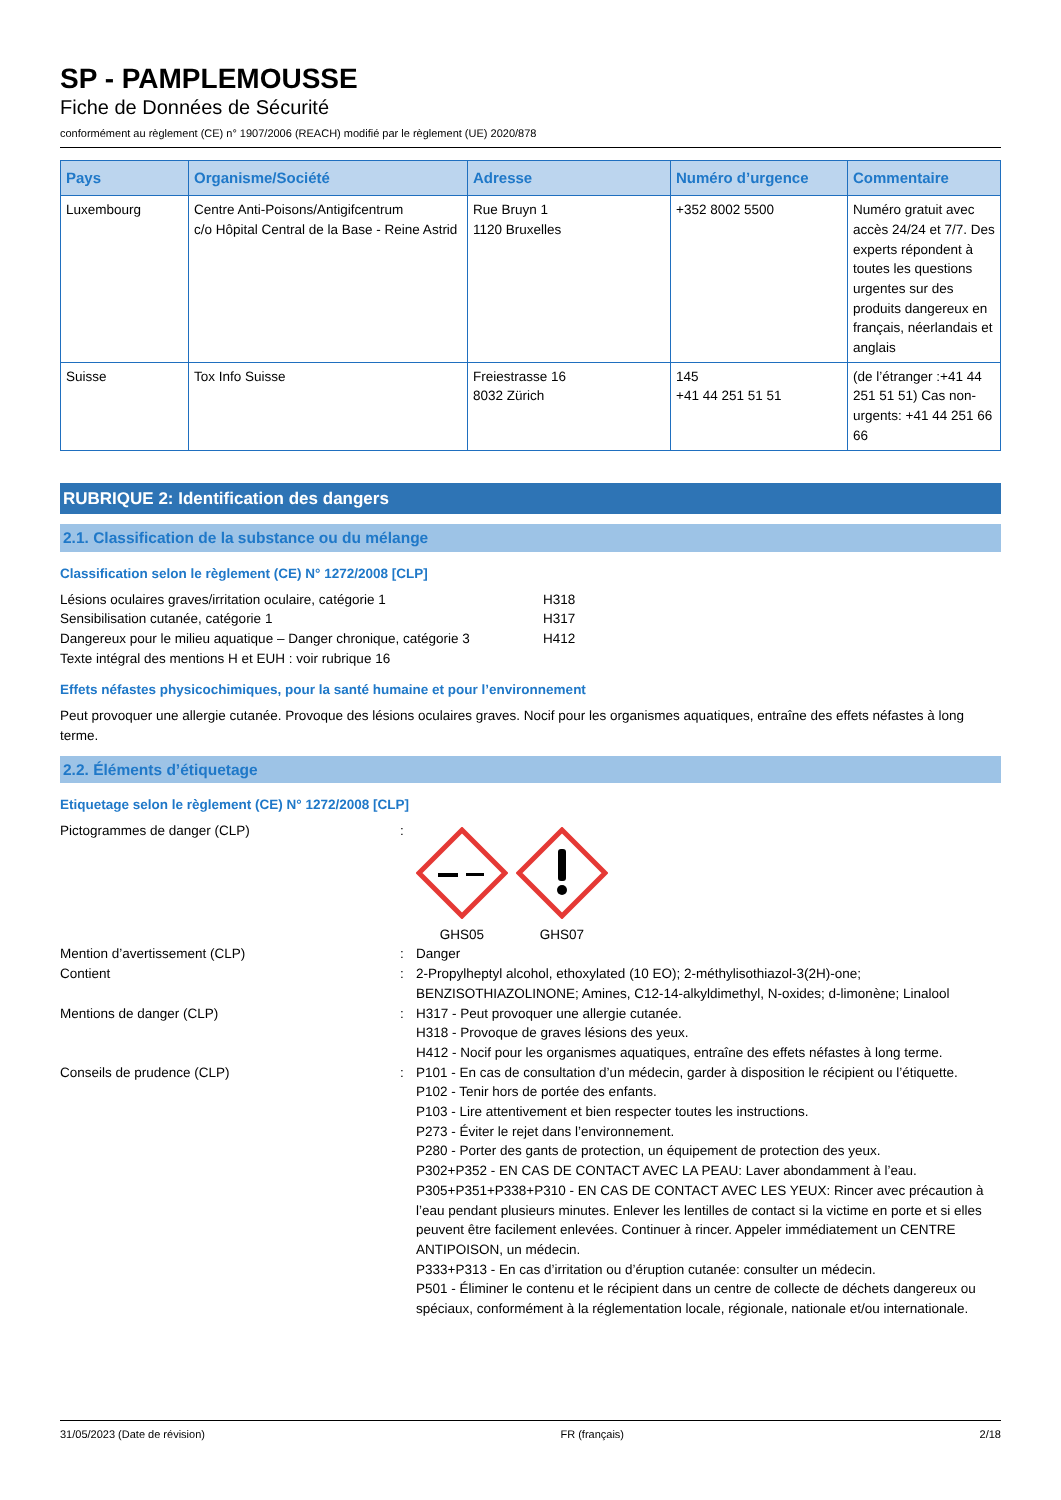SP - PAMPLEMOUSSE
Fiche de Données de Sécurité
conformément au règlement (CE) n° 1907/2006 (REACH) modifié par le règlement (UE) 2020/878
| Pays | Organisme/Société | Adresse | Numéro d’urgence | Commentaire |
| --- | --- | --- | --- | --- |
| Luxembourg | Centre Anti-Poisons/Antigifcentrum c/o Hôpital Central de la Base - Reine Astrid | Rue Bruyn 1 1120 Bruxelles | +352 8002 5500 | Numéro gratuit avec accès 24/24 et 7/7. Des experts répondent à toutes les questions urgentes sur des produits dangereux en français, néerlandais et anglais |
| Suisse | Tox Info Suisse | Freiestrasse 16 8032 Zürich | 145 +41 44 251 51 51 | (de l’étranger :+41 44 251 51 51) Cas non-urgents: +41 44 251 66 66 |
RUBRIQUE 2: Identification des dangers
2.1. Classification de la substance ou du mélange
Classification selon le règlement (CE) N° 1272/2008 [CLP]
| Lésions oculaires graves/irritation oculaire, catégorie 1 | H318 |
| Sensibilisation cutanée, catégorie 1 | H317 |
| Dangereux pour le milieu aquatique – Danger chronique, catégorie 3 | H412 |
| Texte intégral des mentions H et EUH : voir rubrique 16 | |
Effets néfastes physicochimiques, pour la santé humaine et pour l’environnement
Peut provoquer une allergie cutanée. Provoque des lésions oculaires graves. Nocif pour les organismes aquatiques, entraîne des effets néfastes à long terme.
2.2. Éléments d’étiquetage
Etiquetage selon le règlement (CE) N° 1272/2008 [CLP]
Pictogrammes de danger (CLP)
:
GHS05 GHS07
Mention d’avertissement (CLP)
:
Danger
Contient
:
2-Propylheptyl alcohol, ethoxylated (10 EO); 2-méthylisothiazol-3(2H)-one; BENZISOTHIAZOLINONE; Amines, C12-14-alkyldimethyl, N-oxides; d-limonène; Linalool
Mentions de danger (CLP)
:
H317 - Peut provoquer une allergie cutanée.
H318 - Provoque de graves lésions des yeux.
H412 - Nocif pour les organismes aquatiques, entraîne des effets néfastes à long terme.
Conseils de prudence (CLP)
:
P101 - En cas de consultation d’un médecin, garder à disposition le récipient ou l’étiquette.
P102 - Tenir hors de portée des enfants.
P103 - Lire attentivement et bien respecter toutes les instructions.
P273 - Éviter le rejet dans l’environnement.
P280 - Porter des gants de protection, un équipement de protection des yeux.
P302+P352 - EN CAS DE CONTACT AVEC LA PEAU: Laver abondamment à l’eau.
P305+P351+P338+P310 - EN CAS DE CONTACT AVEC LES YEUX: Rincer avec précaution à l’eau pendant plusieurs minutes. Enlever les lentilles de contact si la victime en porte et si elles peuvent être facilement enlevées. Continuer à rincer. Appeler immédiatement un CENTRE ANTIPOISON, un médecin.
P333+P313 - En cas d’irritation ou d’éruption cutanée: consulter un médecin.
P501 - Éliminer le contenu et le récipient dans un centre de collecte de déchets dangereux ou spéciaux, conformément à la réglementation locale, régionale, nationale et/ou internationale.
31/05/2023 (Date de révision) FR (français) 2/18